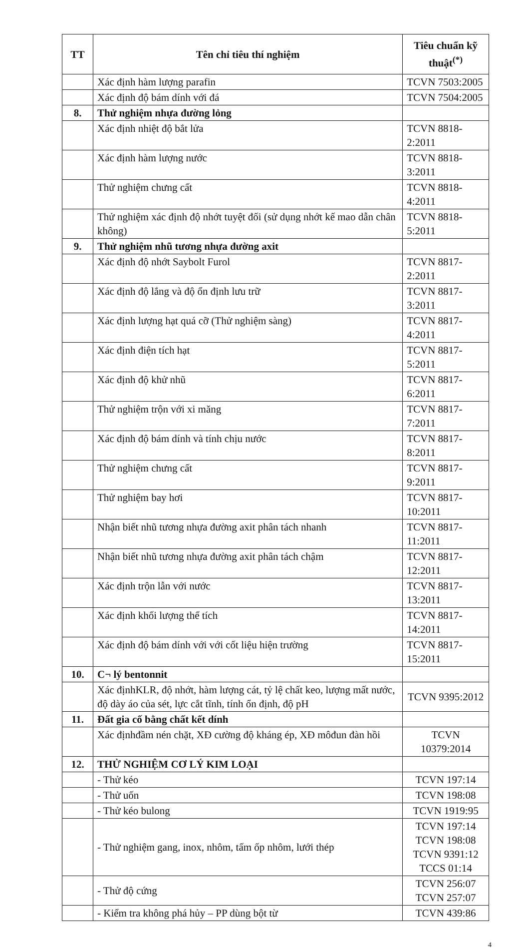| TT | Tên chỉ tiêu thí nghiệm | Tiêu chuẩn kỹ thuật<sup>(*)</sup> |
| --- | --- | --- |
| | Xác định hàm lượng parafin | TCVN 7503:2005 |
| | Xác định độ bám dính với đá | TCVN 7504:2005 |
| 8. | Thử nghiệm nhựa đường lỏng | |
| | Xác định nhiệt độ bắt lửa | TCVN 8818-2:2011 |
| | Xác định hàm lượng nước | TCVN 8818-3:2011 |
| | Thử nghiệm chưng cất | TCVN 8818-4:2011 |
| | Thử nghiệm xác định độ nhớt tuyệt đối (sử dụng nhớt kế mao dẫn chân không) | TCVN 8818-5:2011 |
| 9. | Thử nghiệm nhũ tương nhựa đường axit | |
| | Xác định độ nhớt Saybolt Furol | TCVN 8817-2:2011 |
| | Xác định độ lắng và độ ổn định lưu trữ | TCVN 8817-3:2011 |
| | Xác định lượng hạt quá cỡ (Thử nghiệm sàng) | TCVN 8817-4:2011 |
| | Xác định điện tích hạt | TCVN 8817-5:2011 |
| | Xác định độ khử nhũ | TCVN 8817-6:2011 |
| | Thử nghiệm trộn với xi măng | TCVN 8817-7:2011 |
| | Xác định độ bám dính và tính chịu nước | TCVN 8817-8:2011 |
| | Thử nghiệm chưng cất | TCVN 8817-9:2011 |
| | Thử nghiệm bay hơi | TCVN 8817-10:2011 |
| | Nhận biết nhũ tương nhựa đường axit phân tách nhanh | TCVN 8817-11:2011 |
| | Nhận biết nhũ tương nhựa đường axit phân tách chậm | TCVN 8817-12:2011 |
| | Xác định trộn lẫn với nước | TCVN 8817-13:2011 |
| | Xác định khối lượng thể tích | TCVN 8817-14:2011 |
| | Xác định độ bám dính với với cốt liệu hiện trường | TCVN 8817-15:2011 |
| 10. | C¬ lý bentonnit | |
| | Xác địnhKLR, độ nhớt, hàm lượng cát, tỷ lệ chất keo, lượng mất nước, độ dày áo của sét, lực cắt tĩnh, tính ổn định, độ pH | TCVN 9395:2012 |
| 11. | Đất gia cố bằng chất kết dính | |
| | Xác địnhđầm nén chặt, XĐ cường độ kháng ép, XĐ môđun đàn hồi | TCVN 10379:2014 |
| 12. | THỬ NGHIỆM CƠ LÝ KIM LOẠI | |
| | - Thử kéo | TCVN 197:14 |
| | - Thử uốn | TCVN 198:08 |
| | - Thử kéo bulong | TCVN 1919:95 |
| | - Thử nghiệm gang, inox, nhôm, tấm ốp nhôm, lưới thép | TCVN 197:14 TCVN 198:08 TCVN 9391:12 TCCS 01:14 |
| | - Thử độ cứng | TCVN 256:07 TCVN 257:07 |
| | - Kiểm tra không phá hủy – PP dùng bột từ | TCVN 439:86 |
4